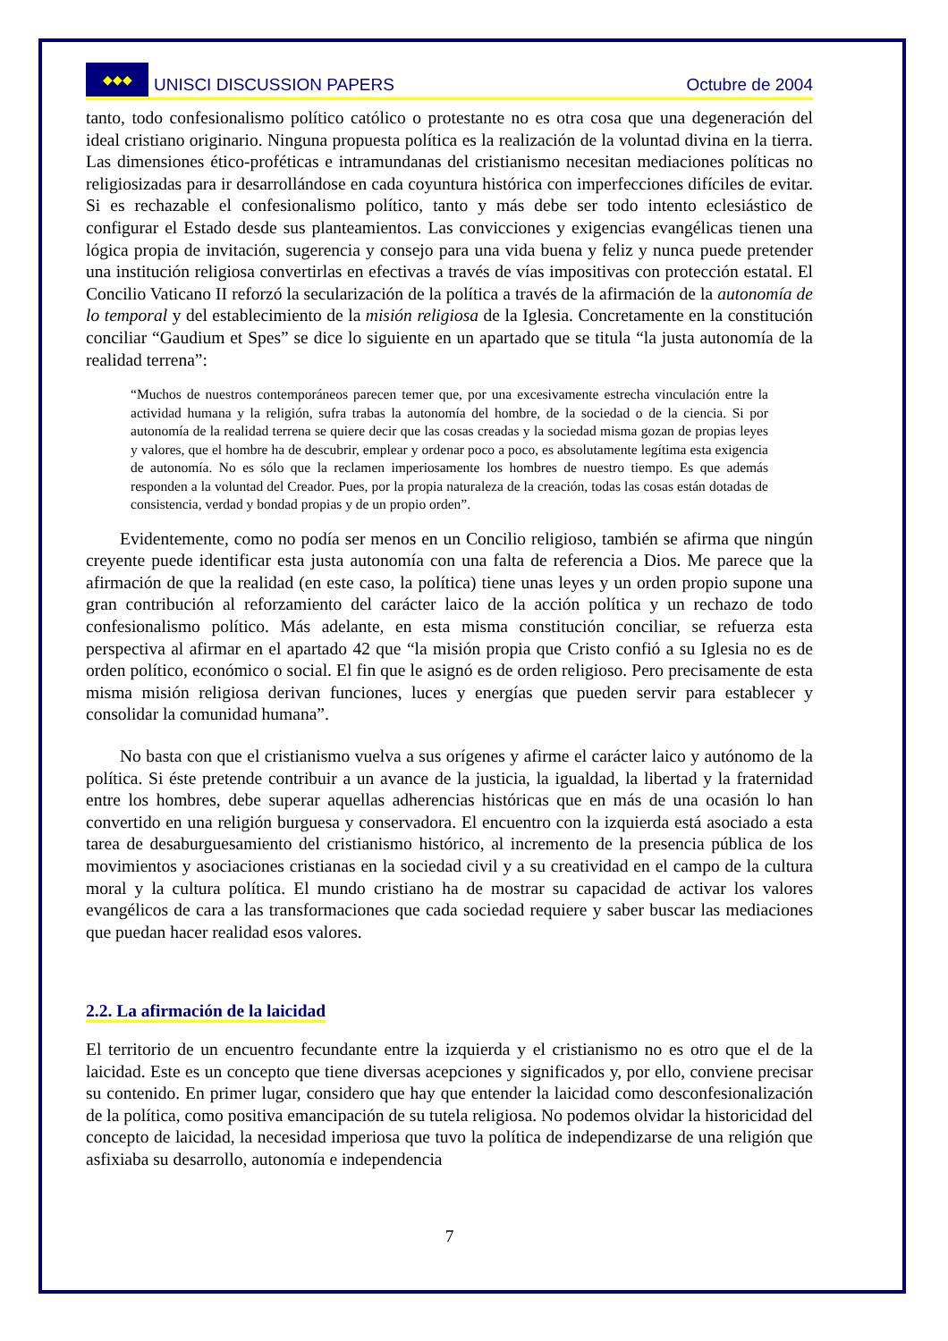◆◆◆ UNISCI DISCUSSION PAPERS
Octubre de 2004
tanto, todo confesionalismo político católico o protestante no es otra cosa que una degeneración del ideal cristiano originario. Ninguna propuesta política es la realización de la voluntad divina en la tierra. Las dimensiones ético-proféticas e intramundanas del cristianismo necesitan mediaciones políticas no religiosizadas para ir desarrollándose en cada coyuntura histórica con imperfecciones difíciles de evitar. Si es rechazable el confesionalismo político, tanto y más debe ser todo intento eclesiástico de configurar el Estado desde sus planteamientos. Las convicciones y exigencias evangélicas tienen una lógica propia de invitación, sugerencia y consejo para una vida buena y feliz y nunca puede pretender una institución religiosa convertirlas en efectivas a través de vías impositivas con protección estatal. El Concilio Vaticano II reforzó la secularización de la política a través de la afirmación de la autonomía de lo temporal y del establecimiento de la misión religiosa de la Iglesia. Concretamente en la constitución conciliar “Gaudium et Spes” se dice lo siguiente en un apartado que se titula “la justa autonomía de la realidad terrena”:
“Muchos de nuestros contemporáneos parecen temer que, por una excesivamente estrecha vinculación entre la actividad humana y la religión, sufra trabas la autonomía del hombre, de la sociedad o de la ciencia. Si por autonomía de la realidad terrena se quiere decir que las cosas creadas y la sociedad misma gozan de propias leyes y valores, que el hombre ha de descubrir, emplear y ordenar poco a poco, es absolutamente legítima esta exigencia de autonomía. No es sólo que la reclamen imperiosamente los hombres de nuestro tiempo. Es que además responden a la voluntad del Creador. Pues, por la propia naturaleza de la creación, todas las cosas están dotadas de consistencia, verdad y bondad propias y de un propio orden”.
Evidentemente, como no podía ser menos en un Concilio religioso, también se afirma que ningún creyente puede identificar esta justa autonomía con una falta de referencia a Dios. Me parece que la afirmación de que la realidad (en este caso, la política) tiene unas leyes y un orden propio supone una gran contribución al reforzamiento del carácter laico de la acción política y un rechazo de todo confesionalismo político. Más adelante, en esta misma constitución conciliar, se refuerza esta perspectiva al afirmar en el apartado 42 que “la misión propia que Cristo confió a su Iglesia no es de orden político, económico o social. El fin que le asignó es de orden religioso. Pero precisamente de esta misma misión religiosa derivan funciones, luces y energías que pueden servir para establecer y consolidar la comunidad humana”.
No basta con que el cristianismo vuelva a sus orígenes y afirme el carácter laico y autónomo de la política. Si éste pretende contribuir a un avance de la justicia, la igualdad, la libertad y la fraternidad entre los hombres, debe superar aquellas adherencias históricas que en más de una ocasión lo han convertido en una religión burguesa y conservadora. El encuentro con la izquierda está asociado a esta tarea de desaburguesamiento del cristianismo histórico, al incremento de la presencia pública de los movimientos y asociaciones cristianas en la sociedad civil y a su creatividad en el campo de la cultura moral y la cultura política. El mundo cristiano ha de mostrar su capacidad de activar los valores evangélicos de cara a las transformaciones que cada sociedad requiere y saber buscar las mediaciones que puedan hacer realidad esos valores.
2.2. La afirmación de la laicidad
El territorio de un encuentro fecundante entre la izquierda y el cristianismo no es otro que el de la laicidad. Este es un concepto que tiene diversas acepciones y significados y, por ello, conviene precisar su contenido. En primer lugar, considero que hay que entender la laicidad como desconfesionalización de la política, como positiva emancipación de su tutela religiosa. No podemos olvidar la historicidad del concepto de laicidad, la necesidad imperiosa que tuvo la política de independizarse de una religión que asfixiaba su desarrollo, autonomía e independencia
7